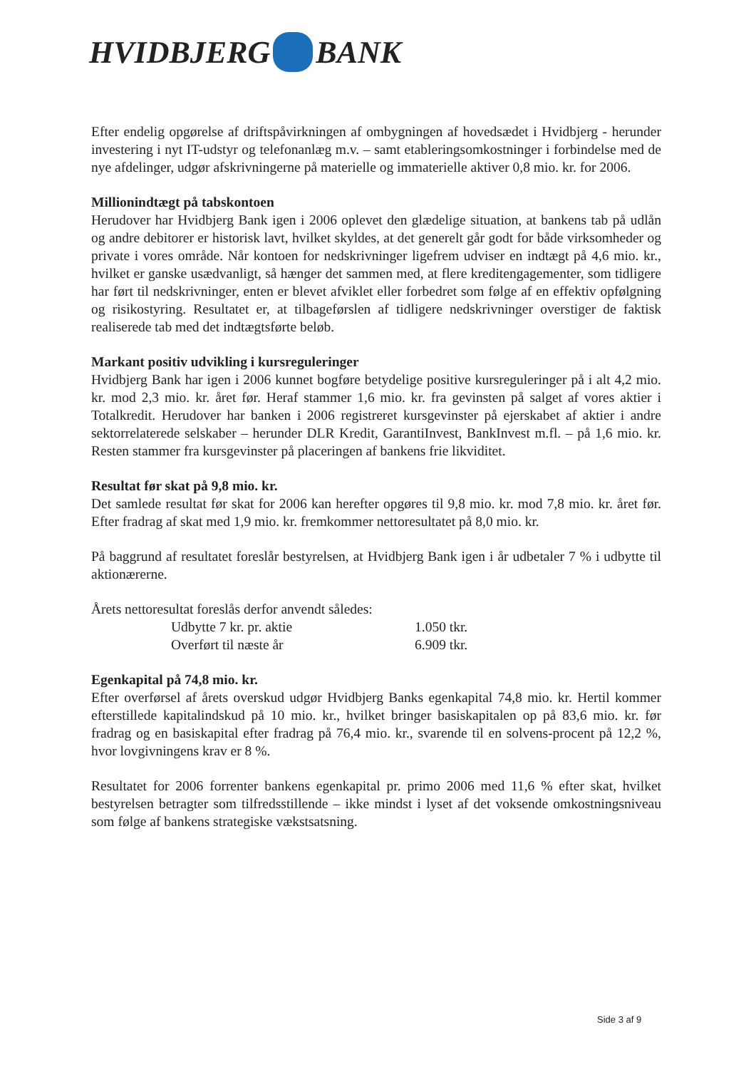HVIDBJERG BANK
Efter endelig opgørelse af driftspåvirkningen af ombygningen af hovedsædet i Hvidbjerg - herunder investering i nyt IT-udstyr og telefonanlæg m.v. – samt etableringsomkostninger i forbindelse med de nye afdelinger, udgør afskrivningerne på materielle og immaterielle aktiver 0,8 mio. kr. for 2006.
Millionindtægt på tabskontoen
Herudover har Hvidbjerg Bank igen i 2006 oplevet den glædelige situation, at bankens tab på udlån og andre debitorer er historisk lavt, hvilket skyldes, at det generelt går godt for både virksomheder og private i vores område. Når kontoen for nedskrivninger ligefrem udviser en indtægt på 4,6 mio. kr., hvilket er ganske usædvanligt, så hænger det sammen med, at flere kreditengagementer, som tidligere har ført til nedskrivninger, enten er blevet afviklet eller forbedret som følge af en effektiv opfølgning og risikostyring. Resultatet er, at tilbageførslen af tidligere nedskrivninger overstiger de faktisk realiserede tab med det indtægtsførte beløb.
Markant positiv udvikling i kursreguleringer
Hvidbjerg Bank har igen i 2006 kunnet bogføre betydelige positive kursreguleringer på i alt 4,2 mio. kr. mod 2,3 mio. kr. året før. Heraf stammer 1,6 mio. kr. fra gevinsten på salget af vores aktier i Totalkredit. Herudover har banken i 2006 registreret kursgevinster på ejerskabet af aktier i andre sektorrelaterede selskaber – herunder DLR Kredit, GarantiInvest, BankInvest m.fl. – på 1,6 mio. kr. Resten stammer fra kursgevinster på placeringen af bankens frie likviditet.
Resultat før skat på 9,8 mio. kr.
Det samlede resultat før skat for 2006 kan herefter opgøres til 9,8 mio. kr. mod 7,8 mio. kr. året før. Efter fradrag af skat med 1,9 mio. kr. fremkommer nettoresultatet på 8,0 mio. kr.
På baggrund af resultatet foreslår bestyrelsen, at Hvidbjerg Bank igen i år udbetaler 7 % i udbytte til aktionærerne.
Årets nettoresultat foreslås derfor anvendt således:
| Udbytte 7 kr. pr. aktie | 1.050 tkr. |
| Overført til næste år | 6.909 tkr. |
Egenkapital på 74,8 mio. kr.
Efter overførsel af årets overskud udgør Hvidbjerg Banks egenkapital 74,8 mio. kr. Hertil kommer efterstillede kapitalindskud på 10 mio. kr., hvilket bringer basiskapitalen op på 83,6 mio. kr. før fradrag og en basiskapital efter fradrag på 76,4 mio. kr., svarende til en solvens-procent på 12,2 %, hvor lovgivningens krav er 8 %.
Resultatet for 2006 forrenter bankens egenkapital pr. primo 2006 med 11,6 % efter skat, hvilket bestyrelsen betragter som tilfredsstillende – ikke mindst i lyset af det voksende omkostningsniveau som følge af bankens strategiske vækstsatsning.
Side 3 af 9